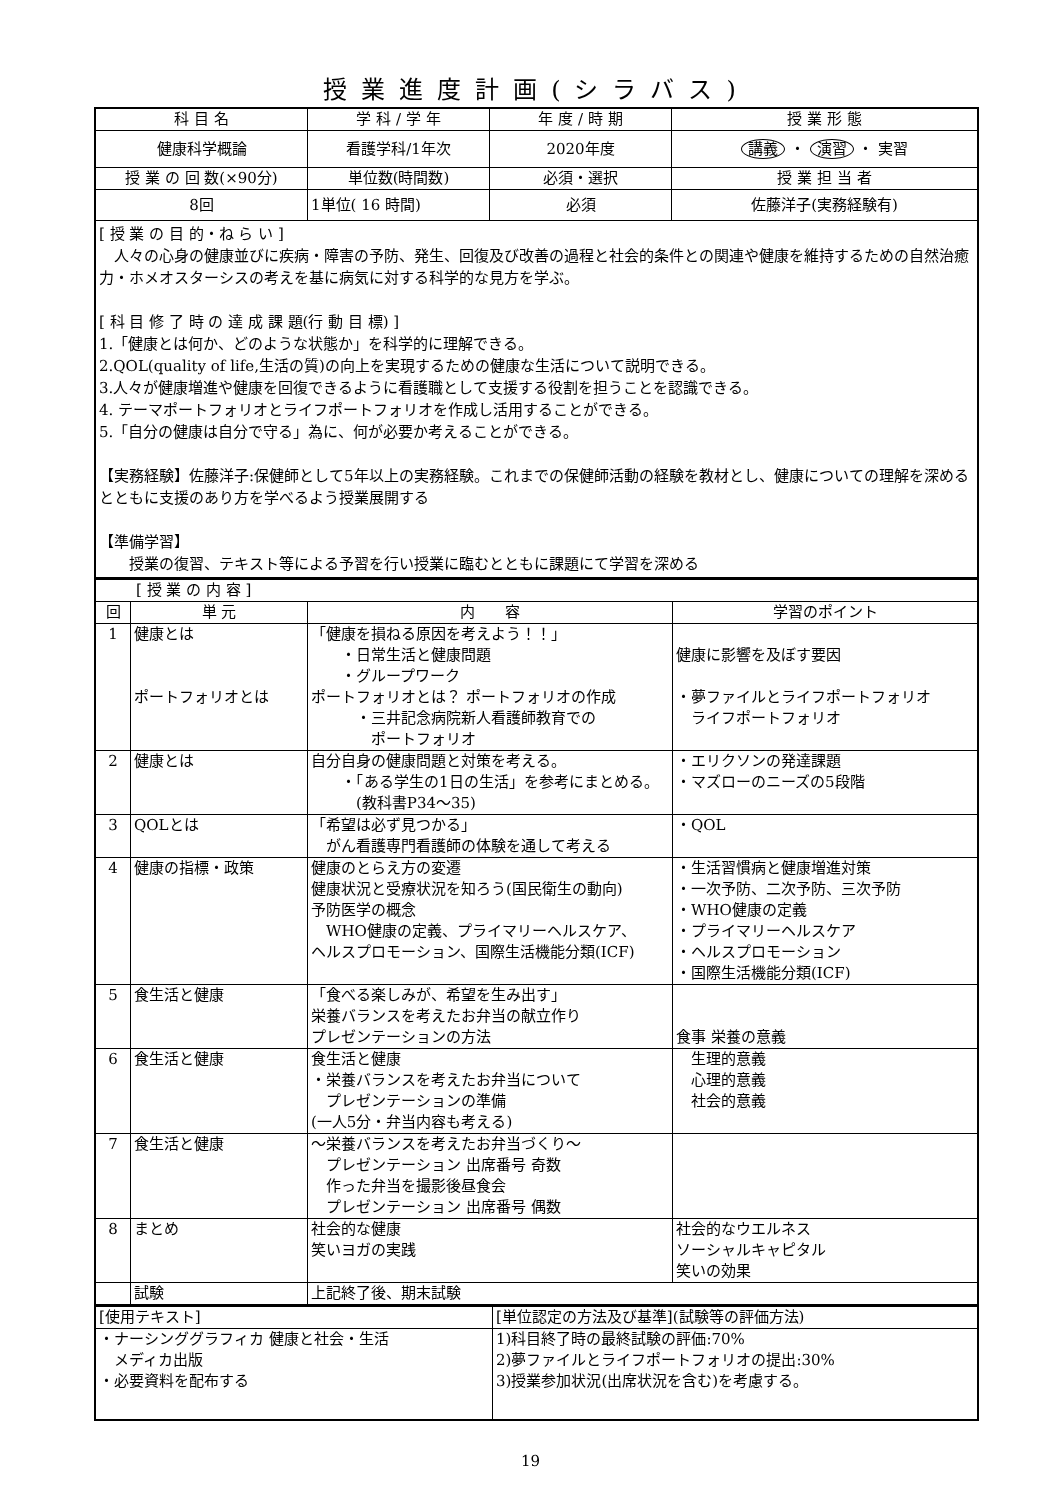授業進度計画(シラバス)
| 科 目 名 | 学 科 / 学 年 | 年 度 / 時 期 | 授 業 形 態 |
| 健康科学概論 | 看護学科/1年次 | 2020年度 | 講義 ・ 演習 ・ 実習 |
| 授 業 の 回 数(×90分) | 単位数(時間数) | 必須・選択 | 授 業 担 当 者 |
| 8回 | 1単位( 16 時間) | 必須 | 佐藤洋子(実務経験有) |
| [ 授 業 の 目 的・ね ら い ] 人々の心身の健康並びに疾病・障害の予防、発生、回復及び改善の過程と社会的条件との関連や健康を維持するための自然治癒力・ホメオスターシスの考えを基に病気に対する科学的な見方を学ぶ。 [ 科 目 修 了 時 の 達 成 課 題(行 動 目 標) ] 1.「健康とは何か、どのような状態か」を科学的に理解できる。 2.QOL(quality of life,生活の質)の向上を実現するための健康な生活について説明できる。 3.人々が健康増進や健康を回復できるように看護職として支援する役割を担うことを認識できる。 4. テーマポートフォリオとライフポートフォリオを作成し活用することができる。 5.「自分の健康は自分で守る」為に、何が必要か考えることができる。 【実務経験】佐藤洋子:保健師として5年以上の実務経験。これまでの保健師活動の経験を教材とし、健康についての理解を深めるとともに支援のあり方を学べるよう授業展開する 【準備学習】 授業の復習、テキスト等による予習を行い授業に臨むとともに課題にて学習を深める | | | |
| [ 授 業 の 内 容 ] | | | |
| 回 | 単 元 | 内 容 | 学習のポイント |
| 1 | 健康とは ポートフォリオとは | 「健康を損ねる原因を考えよう！！」 ・日常生活と健康問題 ・グループワーク ポートフォリオとは？ ポートフォリオの作成 ・三井記念病院新人看護師教育での ポートフォリオ | 健康に影響を及ぼす要因 ・夢ファイルとライフポートフォリオ ライフポートフォリオ |
| 2 | 健康とは | 自分自身の健康問題と対策を考える。 ・「ある学生の1日の生活」を参考にまとめる。 (教科書P34～35) | ・エリクソンの発達課題 ・マズローのニーズの5段階 |
| 3 | QOLとは | 「希望は必ず見つかる」 がん看護専門看護師の体験を通して考える | ・QOL |
| 4 | 健康の指標・政策 | 健康のとらえ方の変遷 健康状況と受療状況を知ろう(国民衛生の動向) 予防医学の概念 WHO健康の定義、プライマリーヘルスケア、 ヘルスプロモーション、国際生活機能分類(ICF) | ・生活習慣病と健康増進対策 ・一次予防、二次予防、三次予防 ・WHO健康の定義 ・プライマリーヘルスケア ・ヘルスプロモーション ・国際生活機能分類(ICF) |
| 5 | 食生活と健康 | 「食べる楽しみが、希望を生み出す」 栄養バランスを考えたお弁当の献立作り プレゼンテーションの方法 | 食事 栄養の意義 |
| 6 | 食生活と健康 | 食生活と健康 ・栄養バランスを考えたお弁当について プレゼンテーションの準備 (一人5分・弁当内容も考える) | 生理的意義 心理的意義 社会的意義 |
| 7 | 食生活と健康 | ～栄養バランスを考えたお弁当づくり～ プレゼンテーション 出席番号 奇数 作った弁当を撮影後昼食会 プレゼンテーション 出席番号 偶数 | |
| 8 | まとめ | 社会的な健康 笑いヨガの実践 | 社会的なウエルネス ソーシャルキャピタル 笑いの効果 |
| | 試験 | 上記終了後、期末試験 | |
| [使用テキスト] | [単位認定の方法及び基準](試験等の評価方法) |
| ・ナーシンググラフィカ 健康と社会・生活 メディカ出版 ・必要資料を配布する | 1)科目終了時の最終試験の評価:70% 2)夢ファイルとライフポートフォリオの提出:30% 3)授業参加状況(出席状況を含む)を考慮する。 |
19